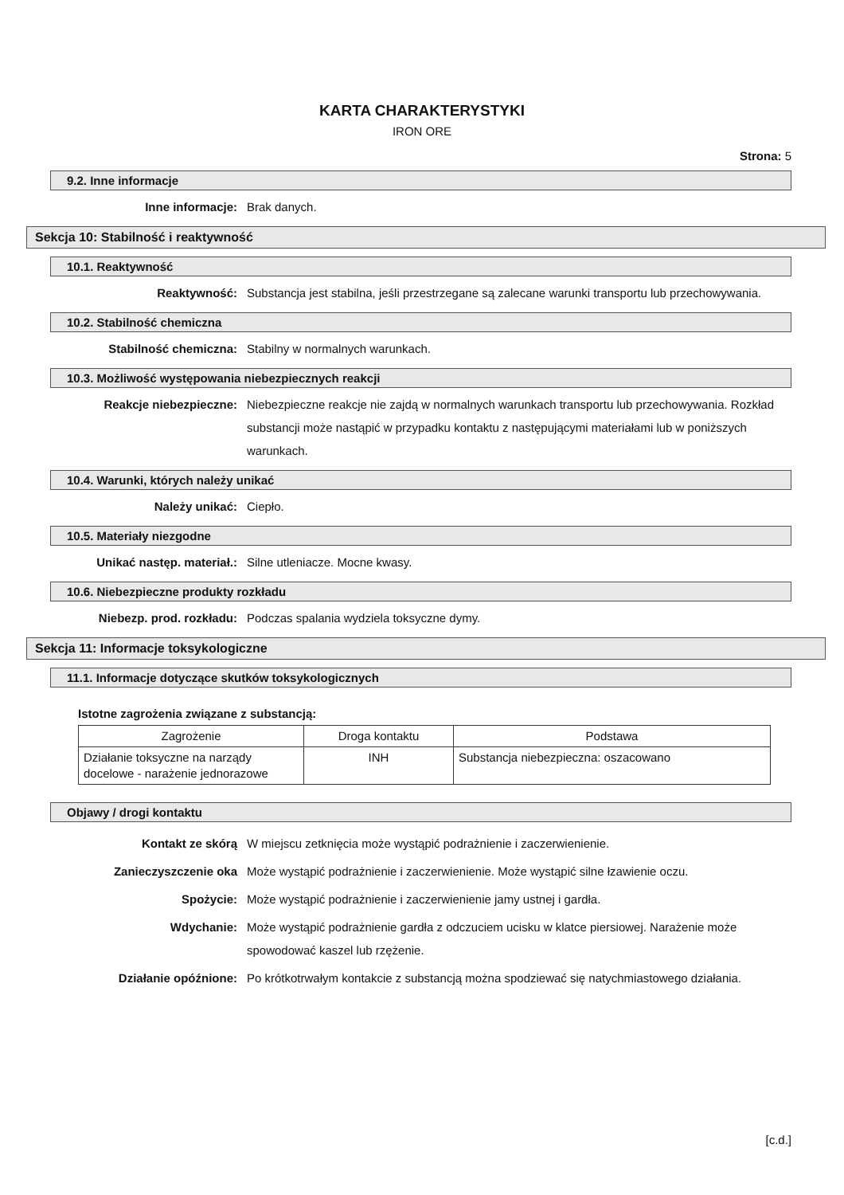KARTA CHARAKTERYSTYKI
IRON ORE
Strona: 5
9.2. Inne informacje
Inne informacje: Brak danych.
Sekcja 10: Stabilność i reaktywność
10.1. Reaktywność
Reaktywność: Substancja jest stabilna, jeśli przestrzegane są zalecane warunki transportu lub przechowywania.
10.2. Stabilność chemiczna
Stabilność chemiczna: Stabilny w normalnych warunkach.
10.3. Możliwość występowania niebezpiecznych reakcji
Reakcje niebezpieczne: Niebezpieczne reakcje nie zajdą w normalnych warunkach transportu lub przechowywania. Rozkład substancji może nastąpić w przypadku kontaktu z następującymi materiałami lub w poniższych warunkach.
10.4. Warunki, których należy unikać
Należy unikać: Ciepło.
10.5. Materiały niezgodne
Unikać następ. materiał.: Silne utleniacze. Mocne kwasy.
10.6. Niebezpieczne produkty rozkładu
Niebezp. prod. rozkładu: Podczas spalania wydziela toksyczne dymy.
Sekcja 11: Informacje toksykologiczne
11.1. Informacje dotyczące skutków toksykologicznych
Istotne zagrożenia związane z substancją:
| Zagrożenie | Droga kontaktu | Podstawa |
| --- | --- | --- |
| Działanie toksyczne na narządy docelowe - narażenie jednorazowe | INH | Substancja niebezpieczna: oszacowano |
Objawy / drogi kontaktu
Kontakt ze skórą W miejscu zetknięcia może wystąpić podrażnienie i zaczerwienienie.
Zanieczyszczenie oka Może wystąpić podrażnienie i zaczerwienienie. Może wystąpić silne łzawienie oczu.
Spożycie: Może wystąpić podrażnienie i zaczerwienienie jamy ustnej i gardła.
Wdychanie: Może wystąpić podrażnienie gardła z odczuciem ucisku w klatce piersiowej. Narażenie może spowodować kaszel lub rzężenie.
Działanie opóźnione: Po krótkotrwałym kontakcie z substancją można spodziewać się natychmiastowego działania.
[c.d.]